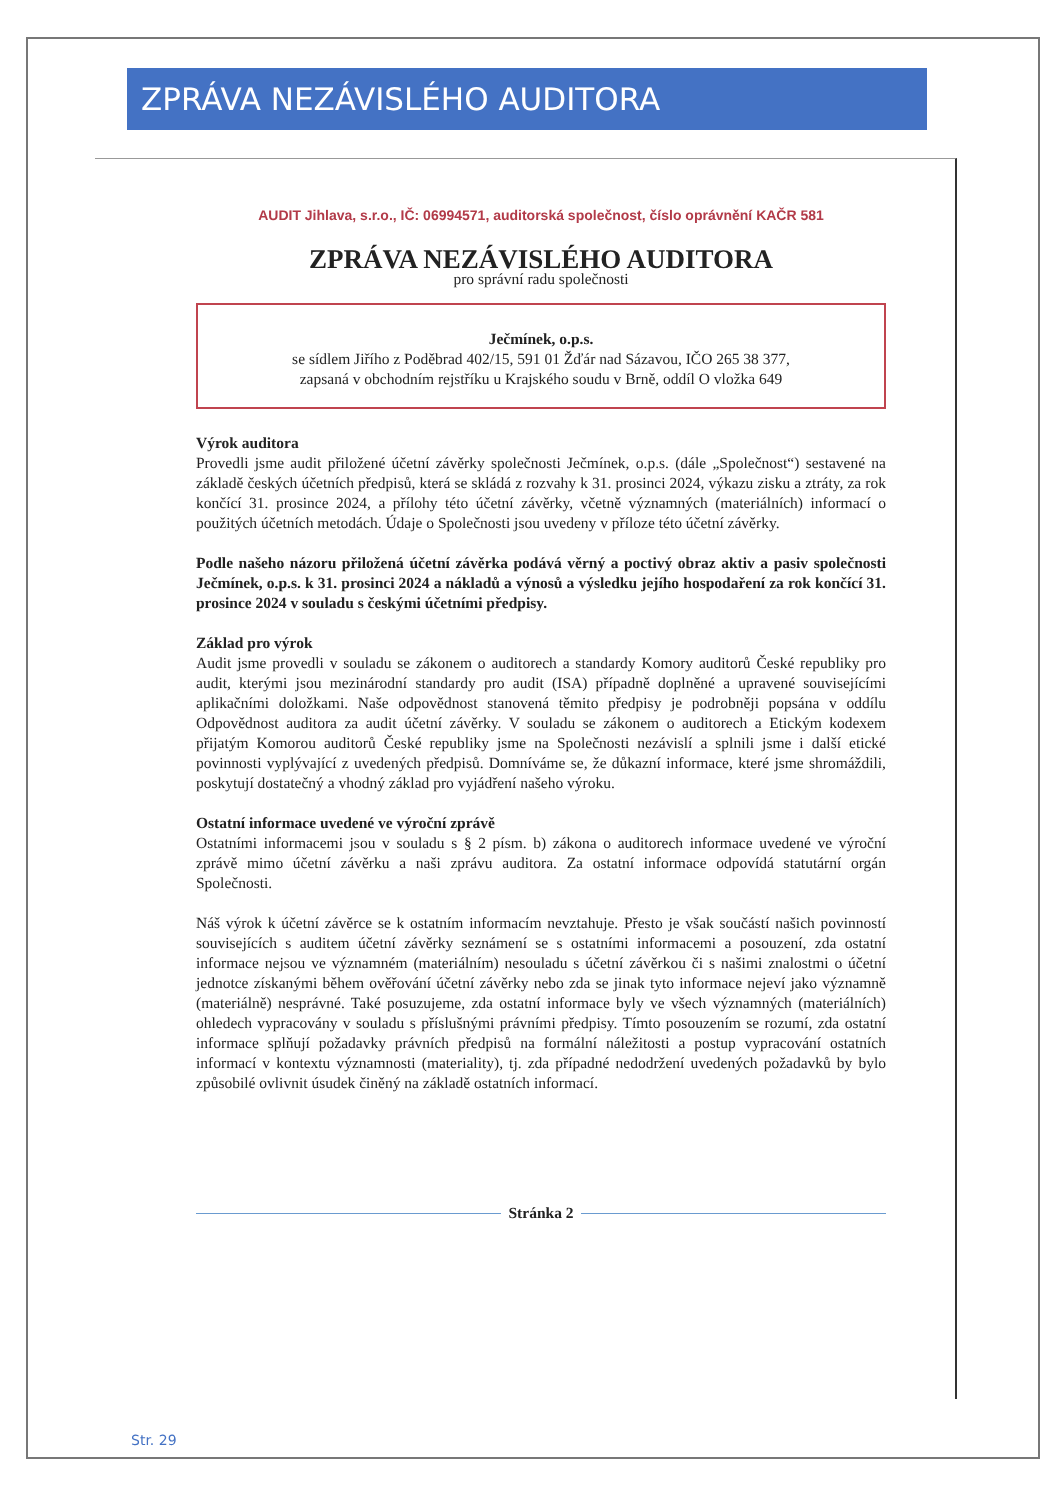ZPRÁVA NEZÁVISLÉHO AUDITORA
AUDIT Jihlava, s.r.o., IČ: 06994571, auditorská společnost, číslo oprávnění KAČR 581
ZPRÁVA NEZÁVISLÉHO AUDITORA
pro správní radu společnosti
Ječmínek, o.p.s.
se sídlem Jiřího z Poděbrad 402/15, 591 01 Žďár nad Sázavou, IČO 265 38 377,
zapsaná v obchodním rejstříku u Krajského soudu v Brně, oddíl O vložka 649
Výrok auditora
Provedli jsme audit přiložené účetní závěrky společnosti Ječmínek, o.p.s. (dále „Společnost“) sestavené na základě českých účetních předpisů, která se skládá z rozvahy k 31. prosinci 2024, výkazu zisku a ztráty, za rok končící 31. prosince 2024, a přílohy této účetní závěrky, včetně významných (materiálních) informací o použitých účetních metodách. Údaje o Společnosti jsou uvedeny v příloze této účetní závěrky.
Podle našeho názoru přiložená účetní závěrka podává věrný a poctivý obraz aktiv a pasiv společnosti Ječmínek, o.p.s. k 31. prosinci 2024 a nákladů a výnosů a výsledku jejího hospodaření za rok končící 31. prosince 2024 v souladu s českými účetními předpisy.
Základ pro výrok
Audit jsme provedli v souladu se zákonem o auditorech a standardy Komory auditorů České republiky pro audit, kterými jsou mezinárodní standardy pro audit (ISA) případně doplněné a upravené souvisejícími aplikačními doložkami. Naše odpovědnost stanovená těmito předpisy je podrobněji popsána v oddílu Odpovědnost auditora za audit účetní závěrky. V souladu se zákonem o auditorech a Etickým kodexem přijatým Komorou auditorů České republiky jsme na Společnosti nezávislí a splnili jsme i další etické povinnosti vyplývající z uvedených předpisů. Domníváme se, že důkazní informace, které jsme shromáždili, poskytují dostatečný a vhodný základ pro vyjádření našeho výroku.
Ostatní informace uvedené ve výroční zprávě
Ostatními informacemi jsou v souladu s § 2 písm. b) zákona o auditorech informace uvedené ve výroční zprávě mimo účetní závěrku a naši zprávu auditora. Za ostatní informace odpovídá statutární orgán Společnosti.
Náš výrok k účetní závěrce se k ostatním informacím nevztahuje. Přesto je však součástí našich povinností souvisejících s auditem účetní závěrky seznámení se s ostatními informacemi a posouzení, zda ostatní informace nejsou ve významném (materiálním) nesouladu s účetní závěrkou či s našimi znalostmi o účetní jednotce získanými během ověřování účetní závěrky nebo zda se jinak tyto informace nejeví jako významně (materiálně) nesprávné. Také posuzujeme, zda ostatní informace byly ve všech významných (materiálních) ohledech vypracovány v souladu s příslušnými právními předpisy. Tímto posouzením se rozumí, zda ostatní informace splňují požadavky právních předpisů na formální náležitosti a postup vypracování ostatních informací v kontextu významnosti (materiality), tj. zda případné nedodržení uvedených požadavků by bylo způsobilé ovlivnit úsudek činěný na základě ostatních informací.
Stránka 2
Str. 29